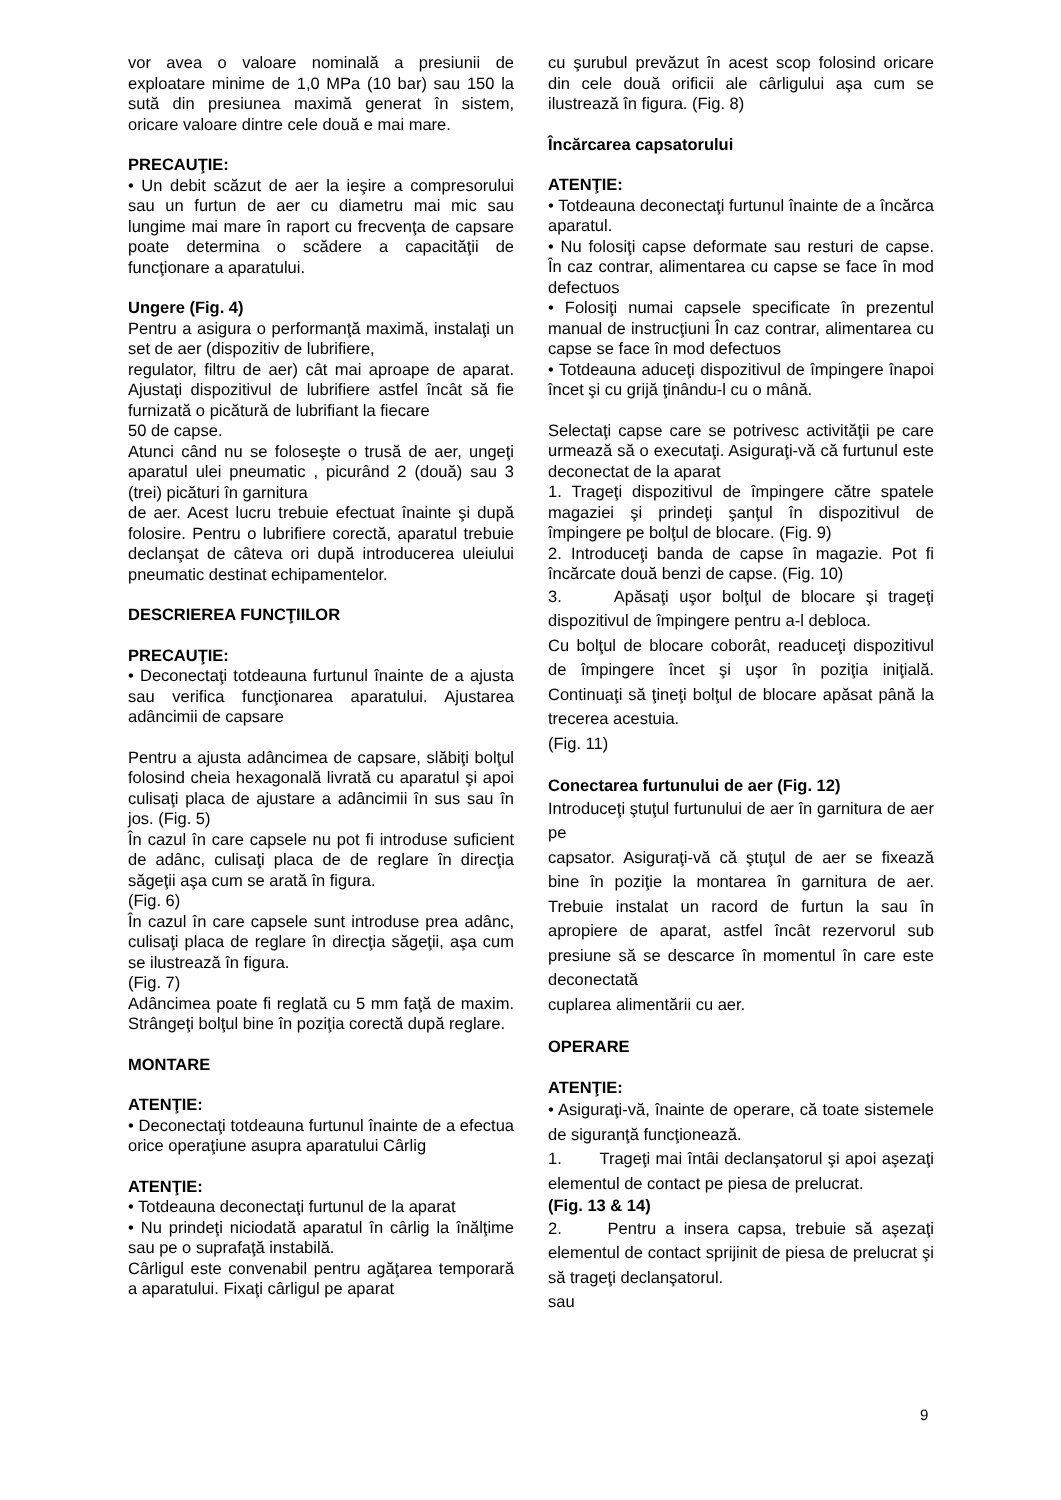vor avea o valoare nominală a presiunii de exploatare minime de 1,0 MPa (10 bar) sau 150 la sută din presiunea maximă generat în sistem, oricare valoare dintre cele două e mai mare.
PRECAUŢIE:
• Un debit scăzut de aer la ieşire a compresorului sau un furtun de aer cu diametru mai mic sau lungime mai mare în raport cu frecvenţa de capsare poate determina o scădere a capacităţii de funcţionare a aparatului.
Ungere (Fig. 4)
Pentru a asigura o performanţă maximă, instalaţi un set de aer (dispozitiv de lubrifiere,
regulator, filtru de aer) cât mai aproape de aparat. Ajustaţi dispozitivul de lubrifiere astfel încât să fie furnizată o picătură de lubrifiant la fiecare
50 de capse.
Atunci când nu se foloseşte o trusă de aer, ungeţi aparatul ulei pneumatic , picurând 2 (două) sau 3 (trei) picături în garnitura
de aer. Acest lucru trebuie efectuat înainte şi după folosire. Pentru o lubrifiere corectă, aparatul trebuie declanşat de câteva ori după introducerea uleiului pneumatic destinat echipamentelor.
DESCRIEREA FUNCŢIILOR
PRECAUŢIE:
• Deconectaţi totdeauna furtunul înainte de a ajusta sau verifica funcţionarea aparatului. Ajustarea adâncimii de capsare
Pentru a ajusta adâncimea de capsare, slăbiţi bolţul folosind cheia hexagonală livrată cu aparatul şi apoi culisaţi placa de ajustare a adâncimii în sus sau în jos. (Fig. 5)
În cazul în care capsele nu pot fi introduse suficient de adânc, culisaţi placa de de reglare în direcţia săgeţii aşa cum se arată în figura.
(Fig. 6)
În cazul în care capsele sunt introduse prea adânc, culisaţi placa de reglare în direcţia săgeţii, aşa cum se ilustrează în figura.
(Fig. 7)
Adâncimea poate fi reglată cu 5 mm faţă de maxim. Strângeţi bolţul bine în poziţia corectă după reglare.
MONTARE
ATENŢIE:
• Deconectaţi totdeauna furtunul înainte de a efectua orice operaţiune asupra aparatului Cârlig
ATENŢIE:
• Totdeauna deconectaţi furtunul de la aparat
• Nu prindeţi niciodată aparatul în cârlig la înălţime sau pe o suprafaţă instabilă.
Cârligul este convenabil pentru agăţarea temporară a aparatului. Fixaţi cârligul pe aparat
cu şurubul prevăzut în acest scop folosind oricare din cele două orificii ale cârligului aşa cum se ilustrează în figura. (Fig. 8)
Încărcarea capsatorului
ATENŢIE:
• Totdeauna deconectaţi furtunul înainte de a încărca aparatul.
• Nu folosiţi capse deformate sau resturi de capse. În caz contrar, alimentarea cu capse se face în mod defectuos
• Folosiţi numai capsele specificate în prezentul manual de instrucţiuni În caz contrar, alimentarea cu capse se face în mod defectuos
• Totdeauna aduceţi dispozitivul de împingere înapoi încet şi cu grijă ţinându-l cu o mână.
Selectaţi capse care se potrivesc activităţii pe care urmează să o executaţi. Asiguraţi-vă că furtunul este deconectat de la aparat
1. Trageţi dispozitivul de împingere către spatele magaziei şi prindeţi şanţul în dispozitivul de împingere pe bolţul de blocare. (Fig. 9)
2. Introduceţi banda de capse în magazie. Pot fi încărcate două benzi de capse. (Fig. 10)
3. Apăsaţi uşor bolţul de blocare şi trageţi dispozitivul de împingere pentru a-l debloca.
Cu bolţul de blocare coborât, readuceţi dispozitivul de împingere încet şi uşor în poziţia iniţială. Continuaţi să ţineţi bolţul de blocare apăsat până la trecerea acestuia.
(Fig. 11)
Conectarea furtunului de aer (Fig. 12)
Introduceţi ştuţul furtunului de aer în garnitura de aer pe
capsator. Asiguraţi-vă că ştuţul de aer se fixează bine în poziţie la montarea în garnitura de aer. Trebuie instalat un racord de furtun la sau în apropiere de aparat, astfel încât rezervorul sub presiune să se descarce în momentul în care este deconectată
cuplarea alimentării cu aer.
OPERARE
ATENŢIE:
• Asiguraţi-vă, înainte de operare, că toate sistemele de siguranţă funcţionează.
1. Trageţi mai întâi declanşatorul şi apoi aşezaţi elementul de contact pe piesa de prelucrat.
(Fig. 13 & 14)
2. Pentru a insera capsa, trebuie să aşezaţi elementul de contact sprijinit de piesa de prelucrat şi să trageţi declanşatorul.
sau
9